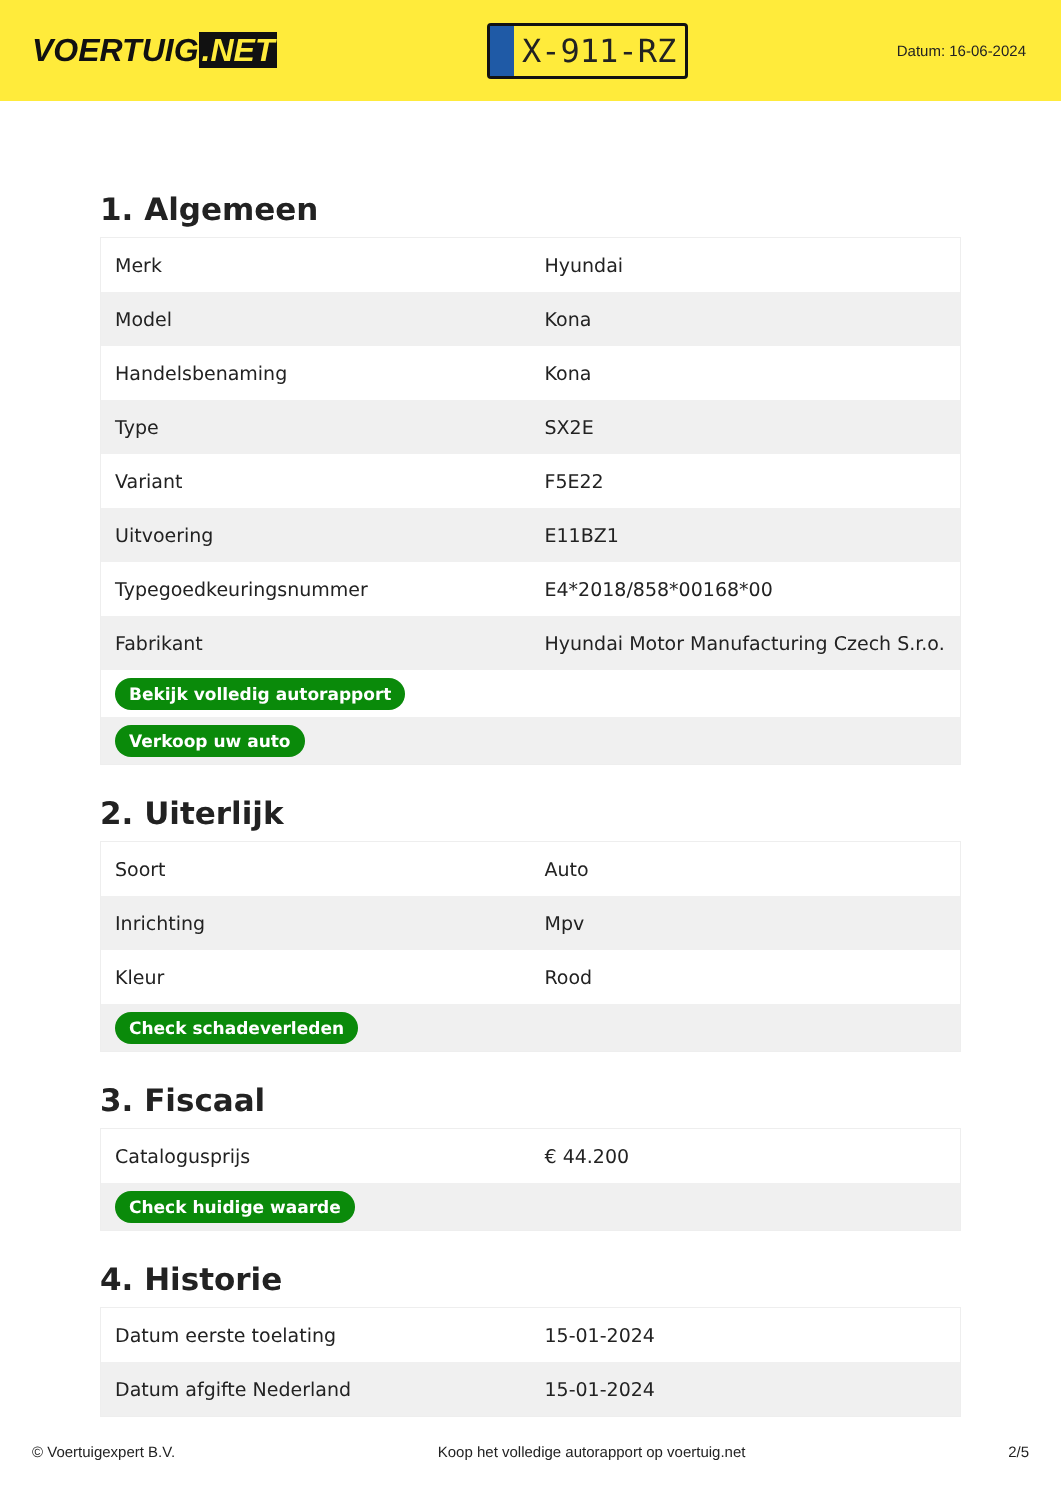VOERTUIG.NET
X-911-RZ
Datum: 16-06-2024
1. Algemeen
| Merk | Hyundai |
| Model | Kona |
| Handelsbenaming | Kona |
| Type | SX2E |
| Variant | F5E22 |
| Uitvoering | E11BZ1 |
| Typegoedkeuringsnummer | E4*2018/858*00168*00 |
| Fabrikant | Hyundai Motor Manufacturing Czech S.r.o. |
| Bekijk volledig autorapport | |
| Verkoop uw auto | |
2. Uiterlijk
| Soort | Auto |
| Inrichting | Mpv |
| Kleur | Rood |
| Check schadeverleden | |
3. Fiscaal
| Catalogusprijs | € 44.200 |
| Check huidige waarde | |
4. Historie
| Datum eerste toelating | 15-01-2024 |
| Datum afgifte Nederland | 15-01-2024 |
© Voertuigexpert B.V. Koop het volledige autorapport op voertuig.net 2/5